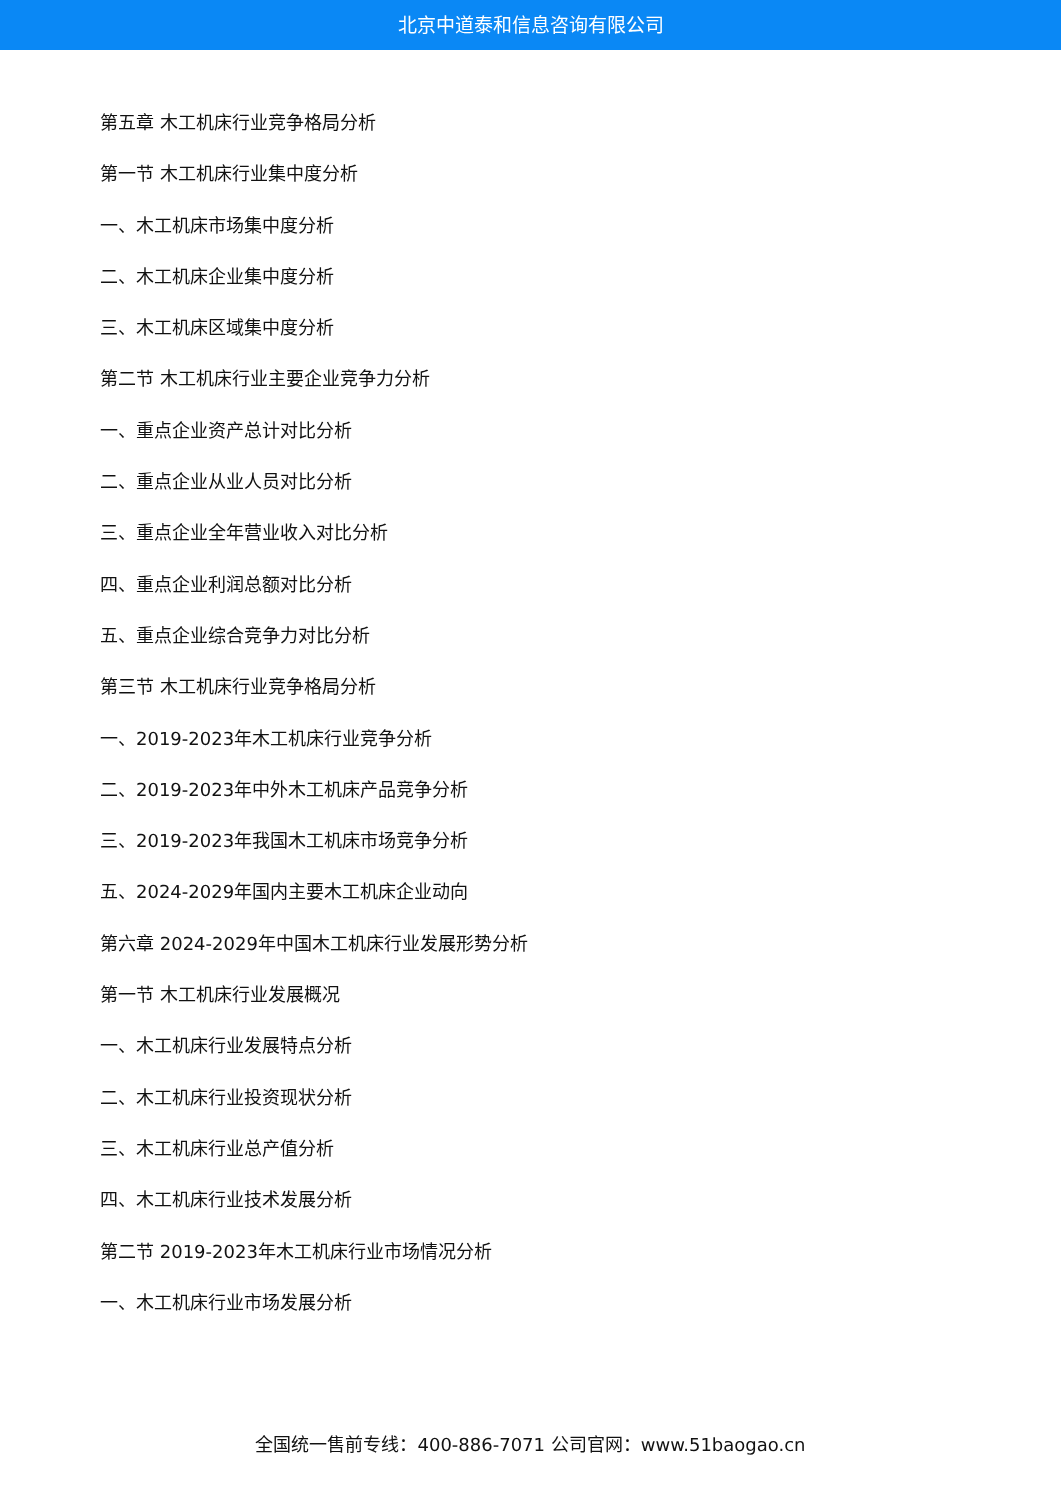北京中道泰和信息咨询有限公司
第五章 木工机床行业竞争格局分析
第一节 木工机床行业集中度分析
一、木工机床市场集中度分析
二、木工机床企业集中度分析
三、木工机床区域集中度分析
第二节 木工机床行业主要企业竞争力分析
一、重点企业资产总计对比分析
二、重点企业从业人员对比分析
三、重点企业全年营业收入对比分析
四、重点企业利润总额对比分析
五、重点企业综合竞争力对比分析
第三节 木工机床行业竞争格局分析
一、2019-2023年木工机床行业竞争分析
二、2019-2023年中外木工机床产品竞争分析
三、2019-2023年我国木工机床市场竞争分析
五、2024-2029年国内主要木工机床企业动向
第六章 2024-2029年中国木工机床行业发展形势分析
第一节 木工机床行业发展概况
一、木工机床行业发展特点分析
二、木工机床行业投资现状分析
三、木工机床行业总产值分析
四、木工机床行业技术发展分析
第二节 2019-2023年木工机床行业市场情况分析
一、木工机床行业市场发展分析
全国统一售前专线：400-886-7071 公司官网：www.51baogao.cn